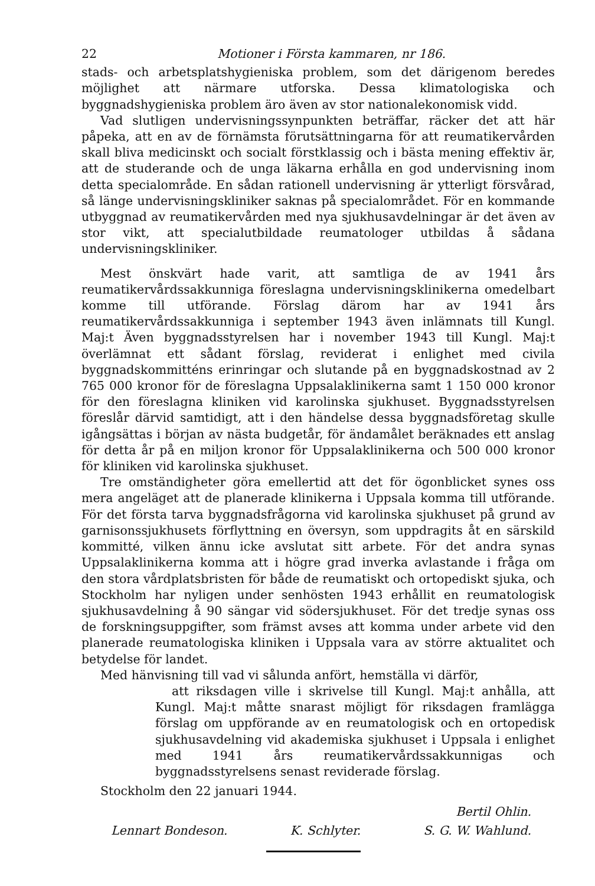22 Motioner i Första kammaren, nr 186.
stads- och arbetsplatshygieniska problem, som det därigenom beredes möjlighet att närmare utforska. Dessa klimatologiska och byggnadshygieniska problem äro även av stor nationalekonomisk vidd.
Vad slutligen undervisningssynpunkten beträffar, räcker det att här påpeka, att en av de förnämsta förutsättningarna för att reumatikervården skall bliva medicinskt och socialt förstklassig och i bästa mening effektiv är, att de studerande och de unga läkarna erhålla en god undervisning inom detta specialområde. En sådan rationell undervisning är ytterligt försvårad, så länge undervisningskliniker saknas på specialområdet. För en kommande utbyggnad av reumatikervården med nya sjukhusavdelningar är det även av stor vikt, att specialutbildade reumatologer utbildas å sådana undervisningskliniker.
Mest önskvärt hade varit, att samtliga de av 1941 års reumatikervårdssakkunniga föreslagna undervisningsklinikerna omedelbart komme till utförande. Förslag därom har av 1941 års reumatikervårdssakkunniga i september 1943 även inlämnats till Kungl. Maj:t Även byggnadsstyrelsen har i november 1943 till Kungl. Maj:t överlämnat ett sådant förslag, reviderat i enlighet med civila byggnadskommitténs erinringar och slutande på en byggnadskostnad av 2 765 000 kronor för de föreslagna Uppsalaklinikerna samt 1 150 000 kronor för den föreslagna kliniken vid karolinska sjukhuset. Byggnadsstyrelsen föreslår därvid samtidigt, att i den händelse dessa byggnadsföretag skulle igångsättas i början av nästa budgetår, för ändamålet beräknades ett anslag för detta år på en miljon kronor för Uppsalaklinikerna och 500 000 kronor för kliniken vid karolinska sjukhuset.
Tre omständigheter göra emellertid att det för ögonblicket synes oss mera angeläget att de planerade klinikerna i Uppsala komma till utförande. För det första tarva byggnadsfrågorna vid karolinska sjukhuset på grund av garnisonssjukhusets förflyttning en översyn, som uppdragits åt en särskild kommitté, vilken ännu icke avslutat sitt arbete. För det andra synas Uppsalaklinikerna komma att i högre grad inverka avlastande i fråga om den stora vårdplatsbristen för både de reumatiskt och ortopediskt sjuka, och Stockholm har nyligen under senhösten 1943 erhållit en reumatologisk sjukhusavdelning å 90 sängar vid södersjukhuset. För det tredje synas oss de forskningsuppgifter, som främst avses att komma under arbete vid den planerade reumatologiska kliniken i Uppsala vara av större aktualitet och betydelse för landet.
Med hänvisning till vad vi sålunda anfört, hemställa vi därför,
att riksdagen ville i skrivelse till Kungl. Maj:t anhålla, att Kungl. Maj:t måtte snarast möjligt för riksdagen framlägga förslag om uppförande av en reumatologisk och en ortopedisk sjukhusavdelning vid akademiska sjukhuset i Uppsala i enlighet med 1941 års reumatikervårdssakkunnigas och byggnadsstyrelsens senast reviderade förslag.
Stockholm den 22 januari 1944.
Bertil Ohlin.
Lennart Bondeson. K. Schlyter. S. G. W. Wahlund.